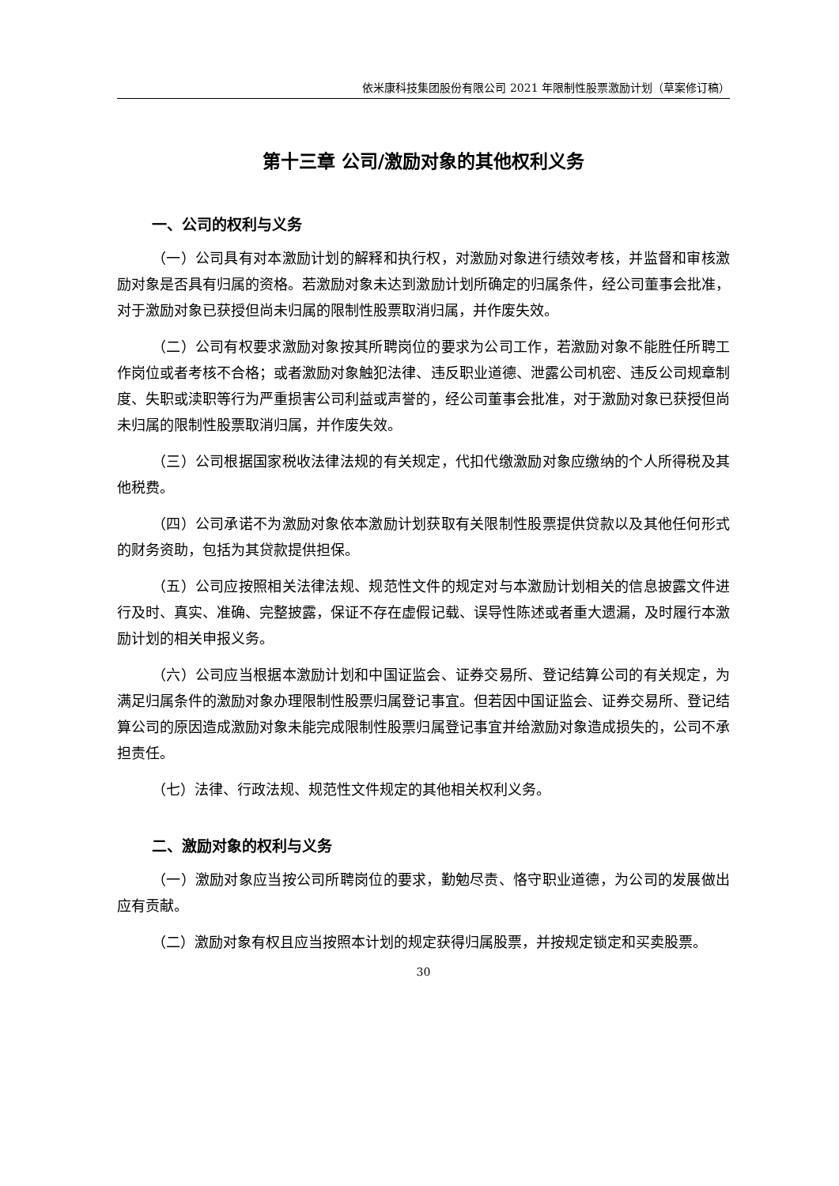依米康科技集团股份有限公司 2021 年限制性股票激励计划（草案修订稿）
第十三章 公司/激励对象的其他权利义务
一、公司的权利与义务
（一）公司具有对本激励计划的解释和执行权，对激励对象进行绩效考核，并监督和审核激励对象是否具有归属的资格。若激励对象未达到激励计划所确定的归属条件，经公司董事会批准，对于激励对象已获授但尚未归属的限制性股票取消归属，并作废失效。
（二）公司有权要求激励对象按其所聘岗位的要求为公司工作，若激励对象不能胜任所聘工作岗位或者考核不合格；或者激励对象触犯法律、违反职业道德、泄露公司机密、违反公司规章制度、失职或渎职等行为严重损害公司利益或声誉的，经公司董事会批准，对于激励对象已获授但尚未归属的限制性股票取消归属，并作废失效。
（三）公司根据国家税收法律法规的有关规定，代扣代缴激励对象应缴纳的个人所得税及其他税费。
（四）公司承诺不为激励对象依本激励计划获取有关限制性股票提供贷款以及其他任何形式的财务资助，包括为其贷款提供担保。
（五）公司应按照相关法律法规、规范性文件的规定对与本激励计划相关的信息披露文件进行及时、真实、准确、完整披露，保证不存在虚假记载、误导性陈述或者重大遗漏，及时履行本激励计划的相关申报义务。
（六）公司应当根据本激励计划和中国证监会、证券交易所、登记结算公司的有关规定，为满足归属条件的激励对象办理限制性股票归属登记事宜。但若因中国证监会、证券交易所、登记结算公司的原因造成激励对象未能完成限制性股票归属登记事宜并给激励对象造成损失的，公司不承担责任。
（七）法律、行政法规、规范性文件规定的其他相关权利义务。
二、激励对象的权利与义务
（一）激励对象应当按公司所聘岗位的要求，勤勉尽责、恪守职业道德，为公司的发展做出应有贡献。
（二）激励对象有权且应当按照本计划的规定获得归属股票，并按规定锁定和买卖股票。
30